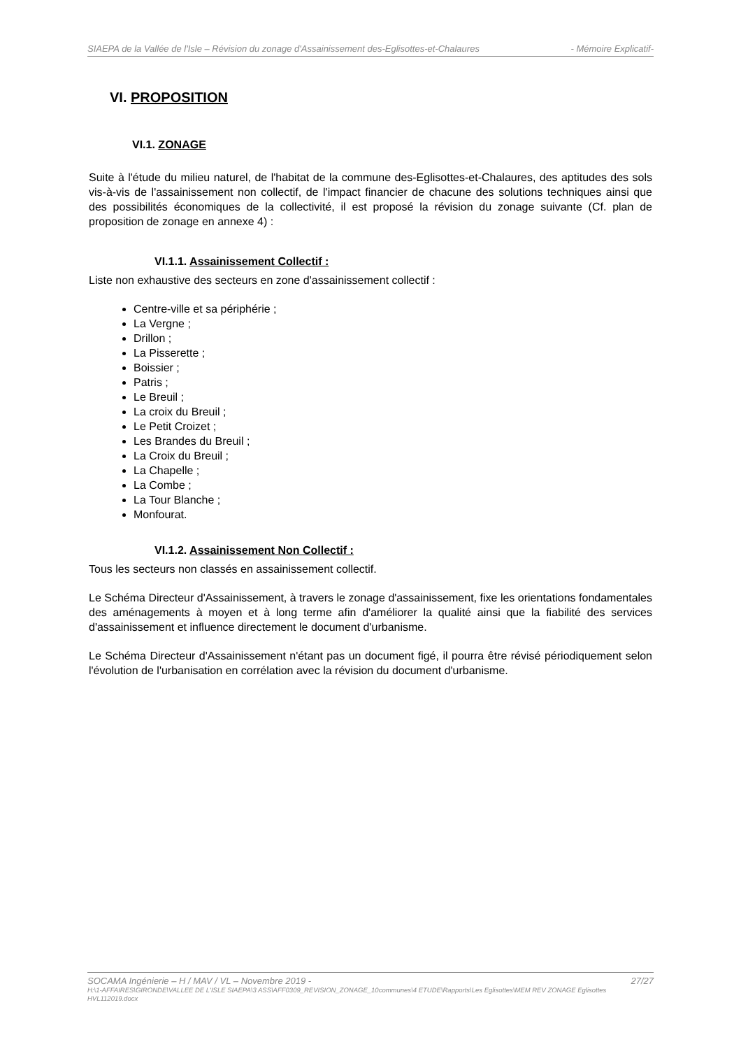SIAEPA de la Vallée de l'Isle – Révision du zonage d'Assainissement des-Eglisottes-et-Chalaures - Mémoire Explicatif-
VI. PROPOSITION
VI.1. ZONAGE
Suite à l'étude du milieu naturel, de l'habitat de la commune des-Eglisottes-et-Chalaures, des aptitudes des sols vis-à-vis de l'assainissement non collectif, de l'impact financier de chacune des solutions techniques ainsi que des possibilités économiques de la collectivité, il est proposé la révision du zonage suivante (Cf. plan de proposition de zonage en annexe 4) :
VI.1.1. Assainissement Collectif :
Liste non exhaustive des secteurs en zone d'assainissement collectif :
Centre-ville et sa périphérie ;
La Vergne ;
Drillon ;
La Pisserette ;
Boissier ;
Patris ;
Le Breuil ;
La croix du Breuil ;
Le Petit Croizet ;
Les Brandes du Breuil ;
La Croix du Breuil ;
La Chapelle ;
La Combe ;
La Tour Blanche ;
Monfourat.
VI.1.2. Assainissement Non Collectif :
Tous les secteurs non classés en assainissement collectif.
Le Schéma Directeur d'Assainissement, à travers le zonage d'assainissement, fixe les orientations fondamentales des aménagements à moyen et à long terme afin d'améliorer la qualité ainsi que la fiabilité des services d'assainissement et influence directement le document d'urbanisme.
Le Schéma Directeur d'Assainissement n'étant pas un document figé, il pourra être révisé périodiquement selon l'évolution de l'urbanisation en corrélation avec la révision du document d'urbanisme.
SOCAMA Ingénierie – H / MAV / VL – Novembre 2019 - 27/27
H:\1-AFFAIRES\GIRONDE\VALLEE DE L'ISLE SIAEPA\3 ASS\AFF0309_REVISION_ZONAGE_10communes\4 ETUDE\Rapports\Les Eglisottes\MEM REV ZONAGE Eglisottes HVL112019.docx